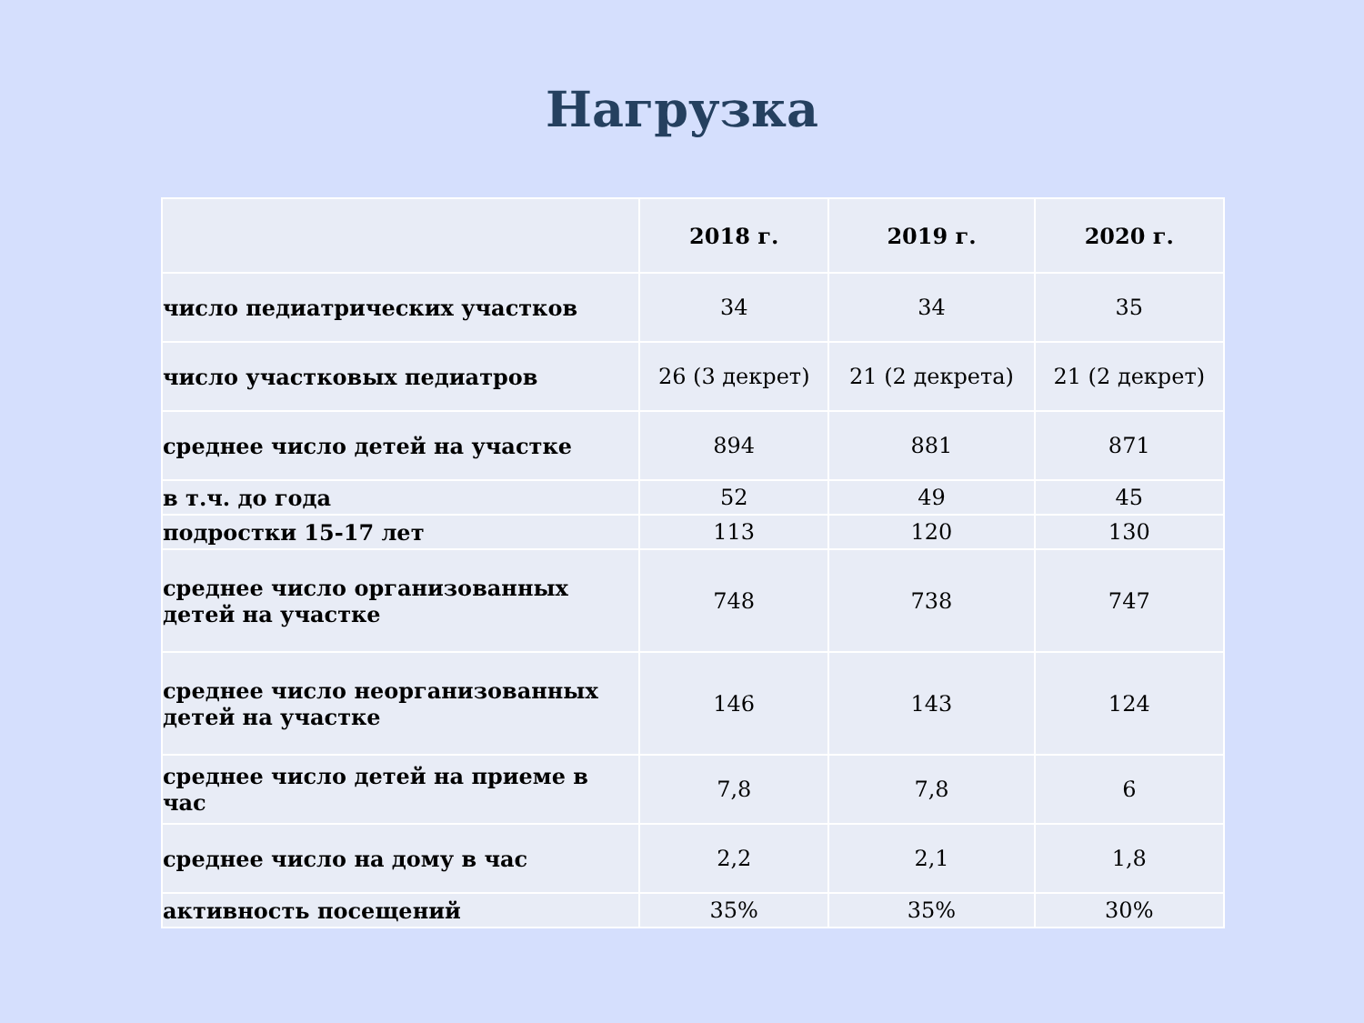Нагрузка
| | 2018 г. | 2019 г. | 2020 г. |
| --- | --- | --- | --- |
| число педиатрических участков | 34 | 34 | 35 |
| число участковых педиатров | 26 (3 декрет) | 21 (2 декрета) | 21 (2 декрет) |
| среднее число детей на участке | 894 | 881 | 871 |
| в т.ч. до года | 52 | 49 | 45 |
| подростки 15-17 лет | 113 | 120 | 130 |
| среднее число организованных детей на участке | 748 | 738 | 747 |
| среднее число неорганизованных детей на участке | 146 | 143 | 124 |
| среднее число детей на приеме в час | 7,8 | 7,8 | 6 |
| среднее число на дому в час | 2,2 | 2,1 | 1,8 |
| активность посещений | 35% | 35% | 30% |